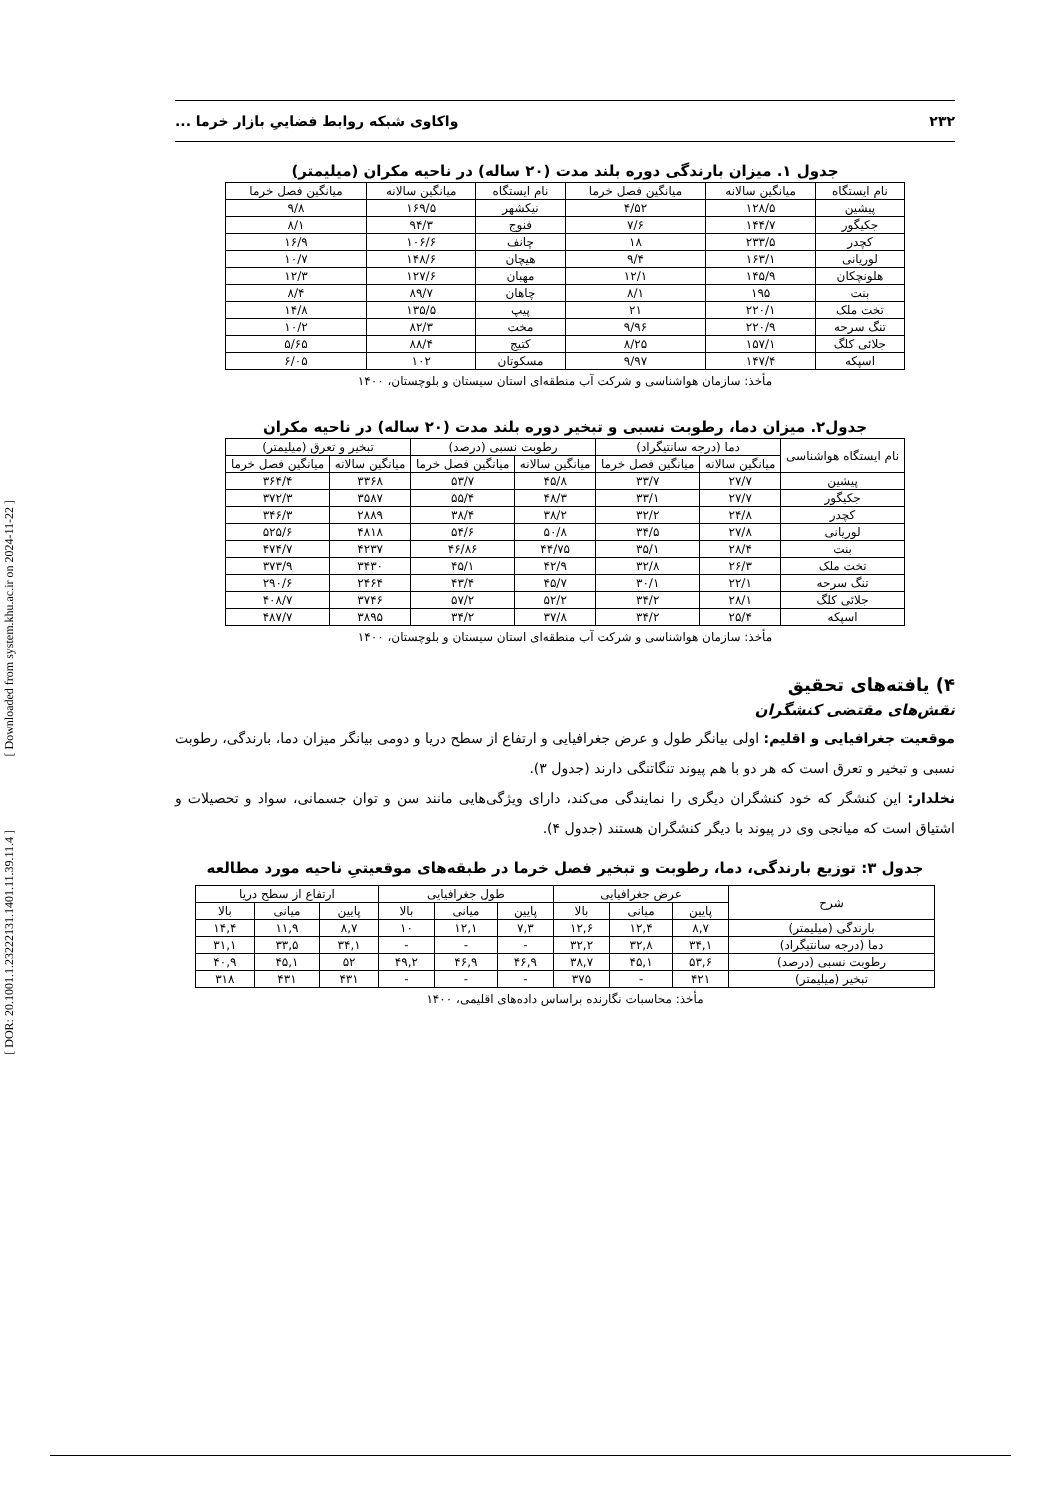[ Downloaded from system.khu.ac.ir on 2024-11-22 ]
[ DOR: 20.1001.1.23222131.1401.11.39.11.4 ]
۲۳۲ واکاوی شبکه روابط فضاییِ بازار خرما ...
جدول ۱. میزان بارندگی دوره بلند مدت (۲۰ ساله) در ناحیه مکران (میلیمتر)
| نام ایستگاه | میانگین سالانه | میانگین فصل خرما | نام ایستگاه | میانگین سالانه | میانگین فصل خرما |
| --- | --- | --- | --- | --- | --- |
| پیشین | ۱۲۸/۵ | ۴/۵۲ | نیکشهر | ۱۶۹/۵ | ۹/۸ |
| جکیگور | ۱۴۴/۷ | ۷/۶ | فنوج | ۹۴/۳ | ۸/۱ |
| کچدر | ۲۳۳/۵ | ۱۸ | چانف | ۱۰۶/۶ | ۱۶/۹ |
| لوریانی | ۱۶۳/۱ | ۹/۴ | هیچان | ۱۴۸/۶ | ۱۰/۷ |
| هلونچکان | ۱۴۵/۹ | ۱۲/۱ | مهبان | ۱۲۷/۶ | ۱۲/۳ |
| بنت | ۱۹۵ | ۸/۱ | چاهان | ۸۹/۷ | ۸/۴ |
| تخت ملک | ۲۲۰/۱ | ۲۱ | پیپ | ۱۳۵/۵ | ۱۴/۸ |
| تنگ سرحه | ۲۲۰/۹ | ۹/۹۶ | مخت | ۸۲/۳ | ۱۰/۲ |
| جلائی کلگ | ۱۵۷/۱ | ۸/۲۵ | کتیج | ۸۸/۴ | ۵/۶۵ |
| اسپکه | ۱۴۷/۴ | ۹/۹۷ | مسکوتان | ۱۰۲ | ۶/۰۵ |
مأخذ: سازمان هواشناسی و شرکت آب منطقه‌ای استان سیستان و بلوچستان، ۱۴۰۰
جدول۲. میزان دما، رطوبت نسبی و تبخیر دوره بلند مدت (۲۰ ساله) در ناحیه مکران
| نام ایستگاه هواشناسی | دما (درجه سانتیگراد) | | رطوبت نسبی (درصد) | | تبخیر و تعرق (میلیمتر) | |
| --- | --- | --- | --- | --- | --- | --- |
| | میانگین سالانه | میانگین فصل خرما | میانگین سالانه | میانگین فصل خرما | میانگین سالانه | میانگین فصل خرما |
| پیشین | ۲۷/۷ | ۳۳/۷ | ۴۵/۸ | ۵۳/۷ | ۳۳۶۸ | ۳۶۴/۴ |
| جکیگور | ۲۷/۷ | ۳۳/۱ | ۴۸/۳ | ۵۵/۴ | ۳۵۸۷ | ۳۷۲/۳ |
| کچدر | ۲۴/۸ | ۳۲/۲ | ۳۸/۲ | ۳۸/۴ | ۲۸۸۹ | ۳۴۶/۳ |
| لوریانی | ۲۷/۸ | ۳۴/۵ | ۵۰/۸ | ۵۴/۶ | ۴۸۱۸ | ۵۲۵/۶ |
| بنت | ۲۸/۴ | ۳۵/۱ | ۴۴/۷۵ | ۴۶/۸۶ | ۴۲۳۷ | ۴۷۴/۷ |
| تخت ملک | ۲۶/۳ | ۳۲/۸ | ۴۲/۹ | ۴۵/۱ | ۳۴۳۰ | ۳۷۳/۹ |
| تنگ سرحه | ۲۲/۱ | ۳۰/۱ | ۴۵/۷ | ۴۳/۴ | ۲۴۶۴ | ۲۹۰/۶ |
| جلائی کلگ | ۲۸/۱ | ۳۴/۲ | ۵۲/۲ | ۵۷/۲ | ۳۷۴۶ | ۴۰۸/۷ |
| اسپکه | ۲۵/۴ | ۳۴/۲ | ۳۷/۸ | ۳۴/۲ | ۳۸۹۵ | ۴۸۷/۷ |
مأخذ: سازمان هواشناسی و شرکت آب منطقه‌ای استان سیستان و بلوچستان، ۱۴۰۰
۴) یافته‌های تحقیق
نقش‌های مقتضی کنشگران
موقعیت جغرافیایی و اقلیم: اولی بیانگر طول و عرض جغرافیایی و ارتفاع از سطح دریا و دومی بیانگر میزان دما، بارندگی، رطوبت نسبی و تبخیر و تعرق است که هر دو با هم پیوند تنگاتنگی دارند (جدول ۳).
نخلدار: این کنشگر که خود کنشگران دیگری را نمایندگی می‌کند، دارای ویژگی‌هایی مانند سن و توان جسمانی، سواد و تحصیلات و اشتیاق است که میانجی وی در پیوند با دیگر کنشگران هستند (جدول ۴).
جدول ۳: توزیع بارندگی، دما، رطوبت و تبخیر فصل خرما در طبقه‌های موقعیتیِ ناحیه مورد مطالعه
| شرح | عرض جغرافیایی | | | طول جغرافیایی | | | ارتفاع از سطح دریا | | |
| --- | --- | --- | --- | --- | --- | --- | --- | --- | --- |
| | پایین | میانی | بالا | پایین | میانی | بالا | پایین | میانی | بالا |
| بارندگی (میلیمتر) | ۸,۷ | ۱۲,۴ | ۱۲,۶ | ۷,۳ | ۱۲,۱ | ۱۰ | ۸,۷ | ۱۱,۹ | ۱۴,۴ |
| دما (درجه سانتیگراد) | ۳۴,۱ | ۳۲,۸ | ۳۲,۲ | - | - | - | ۳۴,۱ | ۳۳,۵ | ۳۱,۱ |
| رطوبت نسبی (درصد) | ۵۳,۶ | ۴۵,۱ | ۳۸,۷ | ۴۶,۹ | ۴۶,۹ | ۴۹,۲ | ۵۲ | ۴۵,۱ | ۴۰,۹ |
| تبخیر (میلیمتر) | ۴۲۱ | - | ۳۷۵ | - | - | - | ۴۳۱ | ۴۳۱ | ۳۱۸ |
مأخذ: محاسبات نگارنده براساس داده‌های اقلیمی، ۱۴۰۰